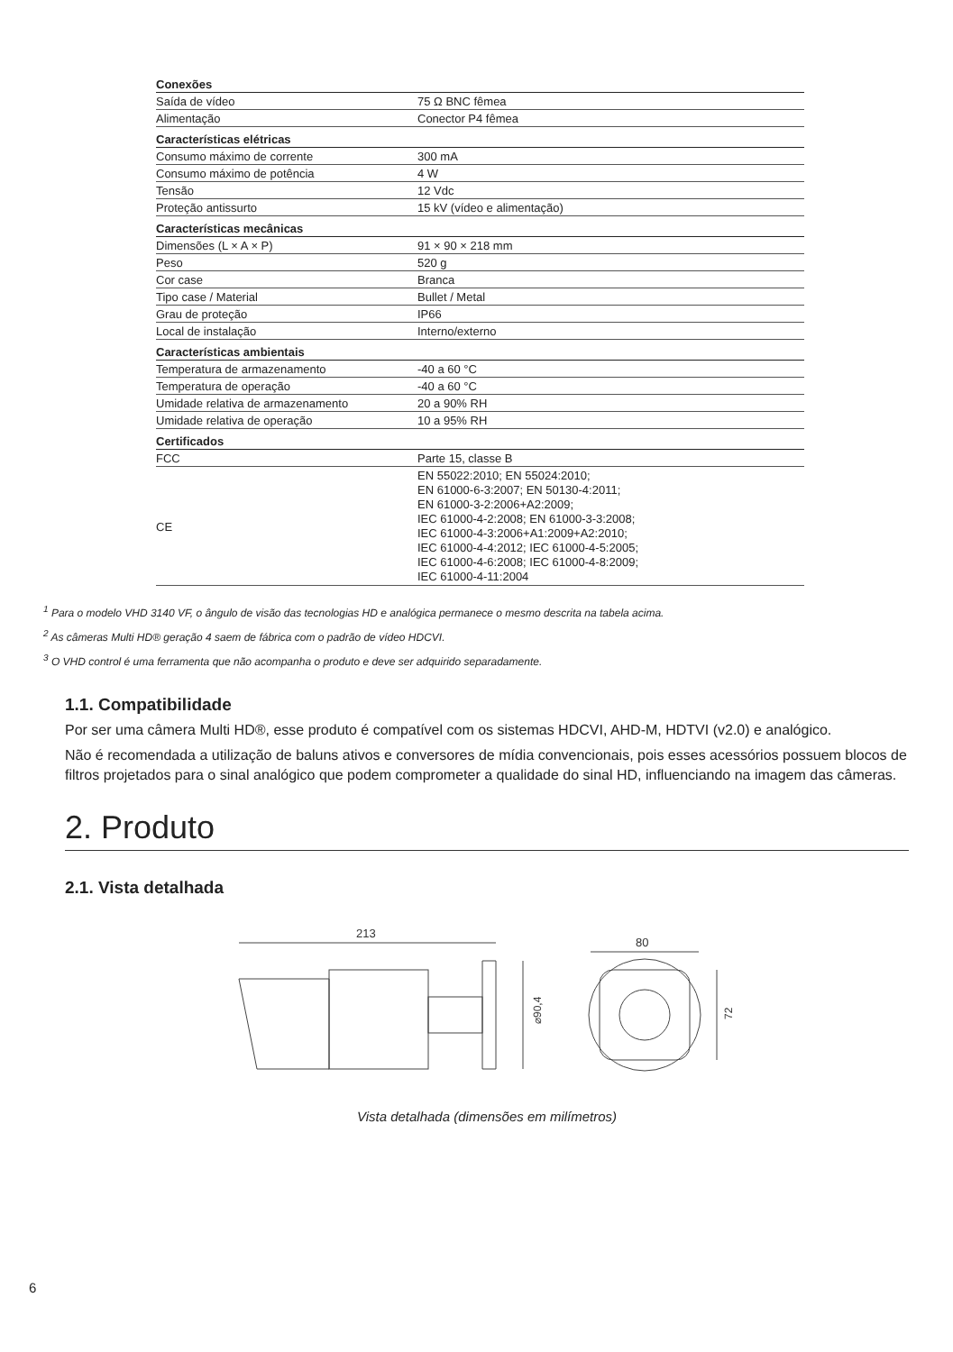| Conexões | |
| --- | --- |
| Saída de vídeo | 75 Ω BNC fêmea |
| Alimentação | Conector P4 fêmea |
| Características elétricas | |
| Consumo máximo de corrente | 300 mA |
| Consumo máximo de potência | 4 W |
| Tensão | 12 Vdc |
| Proteção antissurto | 15 kV (vídeo e alimentação) |
| Características mecânicas | |
| Dimensões (L × A × P) | 91 × 90 × 218 mm |
| Peso | 520 g |
| Cor case | Branca |
| Tipo case / Material | Bullet / Metal |
| Grau de proteção | IP66 |
| Local de instalação | Interno/externo |
| Características ambientais | |
| Temperatura de armazenamento | -40 a 60 °C |
| Temperatura de operação | -40 a 60 °C |
| Umidade relativa de armazenamento | 20 a 90% RH |
| Umidade relativa de operação | 10 a 95% RH |
| Certificados | |
| FCC | Parte 15, classe B |
| CE | EN 55022:2010; EN 55024:2010; EN 61000-6-3:2007; EN 50130-4:2011; EN 61000-3-2:2006+A2:2009; IEC 61000-4-2:2008; EN 61000-3-3:2008; IEC 61000-4-3:2006+A1:2009+A2:2010; IEC 61000-4-4:2012; IEC 61000-4-5:2005; IEC 61000-4-6:2008; IEC 61000-4-8:2009; IEC 61000-4-11:2004 |
<sup>1</sup> Para o modelo VHD 3140 VF, o ângulo de visão das tecnologias HD e analógica permanece o mesmo descrita na tabela acima.
<sup>2</sup> As câmeras Multi HD® geração 4 saem de fábrica com o padrão de vídeo HDCVI.
<sup>3</sup> O VHD control é uma ferramenta que não acompanha o produto e deve ser adquirido separadamente.
1.1. Compatibilidade
Por ser uma câmera Multi HD®, esse produto é compatível com os sistemas HDCVI, AHD-M, HDTVI (v2.0) e analógico.
Não é recomendada a utilização de baluns ativos e conversores de mídia convencionais, pois esses acessórios possuem blocos de filtros projetados para o sinal analógico que podem comprometer a qualidade do sinal HD, influenciando na imagem das câmeras.
2. Produto
2.1. Vista detalhada
213
⌀90,4
80
72
Vista detalhada (dimensões em milímetros)
6